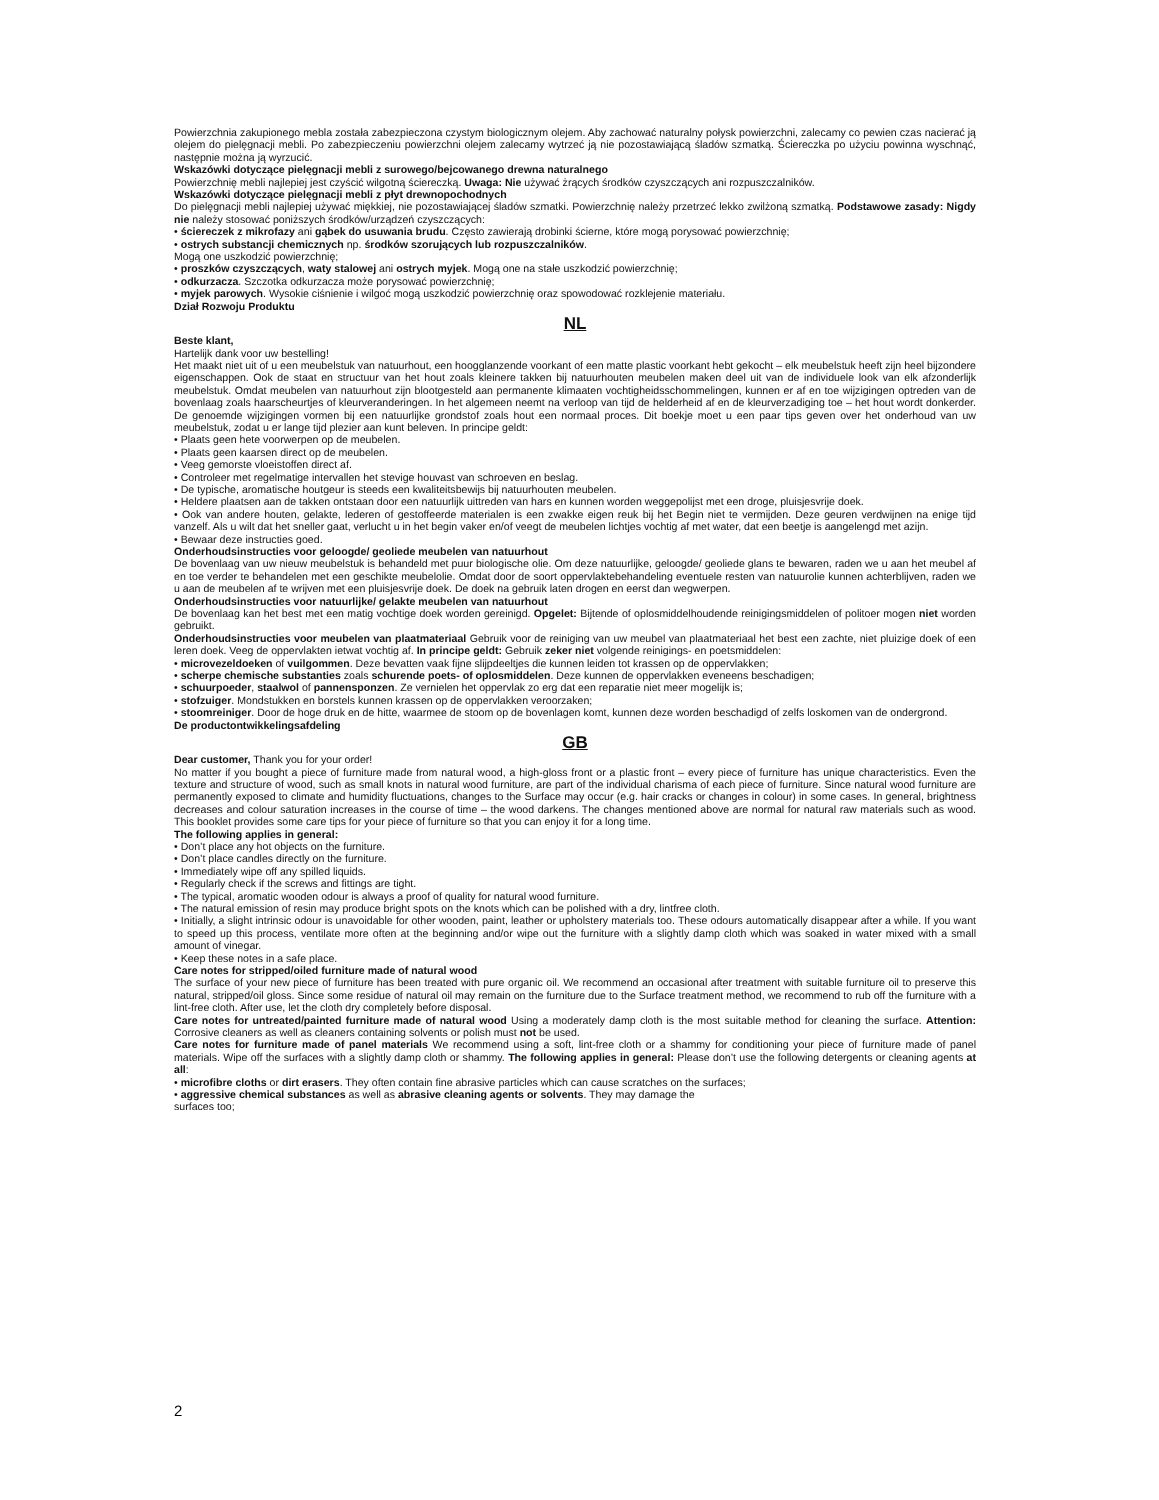Powierzchnia zakupionego mebla została zabezpieczona czystym biologicznym olejem. Aby zachować naturalny połysk powierzchni, zalecamy co pewien czas nacierać ją olejem do pielęgnacji mebli. Po zabezpieczeniu powierzchni olejem zalecamy wytrzeć ją nie pozostawiającą śladów szmatką. Ściereczka po użyciu powinna wyschnąć, następnie można ją wyrzucić.
Wskazówki dotyczące pielęgnacji mebli z surowego/bejcowanego drewna naturalnego
Powierzchnię mebli najlepiej jest czyścić wilgotną ściereczką. Uwaga: Nie używać żrących środków czyszczących ani rozpuszczalników.
Wskazówki dotyczące pielęgnacji mebli z płyt drewnopochodnych
Do pielęgnacji mebli najlepiej używać miękkiej, nie pozostawiającej śladów szmatki. Powierzchnię należy przetrzeć lekko zwilżoną szmatką. Podstawowe zasady: Nigdy nie należy stosować poniższych środków/urządzeń czyszczących:
• ściereczek z mikrofazy ani gąbek do usuwania brudu. Często zawierają drobinki ścierne, które mogą porysować powierzchnię;
• ostrych substancji chemicznych np. środków szorujących lub rozpuszczalników.
Mogą one uszkodzić powierzchnię;
• proszków czyszczących, waty stalowej ani ostrych myjek. Mogą one na stałe uszkodzić powierzchnię;
• odkurzacza. Szczotka odkurzacza może porysować powierzchnię;
• myjek parowych. Wysokie ciśnienie i wilgoć mogą uszkodzić powierzchnię oraz spowodować rozklejenie materiału.
Dział Rozwoju Produktu
NL
Beste klant,
Hartelijk dank voor uw bestelling!
Het maakt niet uit of u een meubelstuk van natuurhout, een hoogglanzende voorkant of een matte plastic voorkant hebt gekocht – elk meubelstuk heeft zijn heel bijzondere eigenschappen. Ook de staat en structuur van het hout zoals kleinere takken bij natuurhouten meubelen maken deel uit van de individuele look van elk afzonderlijk meubelstuk. Omdat meubelen van natuurhout zijn blootgesteld aan permanente klimaaten vochtigheidsschommelingen, kunnen er af en toe wijzigingen optreden van de bovenlaag zoals haarscheurtjes of kleurveranderingen. In het algemeen neemt na verloop van tijd de helderheid af en de kleurverzadiging toe – het hout wordt donkerder. De genoemde wijzigingen vormen bij een natuurlijke grondstof zoals hout een normaal proces. Dit boekje moet u een paar tips geven over het onderhoud van uw meubelstuk, zodat u er lange tijd plezier aan kunt beleven. In principe geldt:
• Plaats geen hete voorwerpen op de meubelen.
• Plaats geen kaarsen direct op de meubelen.
• Veeg gemorste vloeistoffen direct af.
• Controleer met regelmatige intervallen het stevige houvast van schroeven en beslag.
• De typische, aromatische houtgeur is steeds een kwaliteitsbewijs bij natuurhouten meubelen.
• Heldere plaatsen aan de takken ontstaan door een natuurlijk uittreden van hars en kunnen worden weggepolijst met een droge, pluisjesvrije doek.
• Ook van andere houten, gelakte, lederen of gestoffeerde materialen is een zwakke eigen reuk bij het Begin niet te vermijden. Deze geuren verdwijnen na enige tijd vanzelf. Als u wilt dat het sneller gaat, verlucht u in het begin vaker en/of veegt de meubelen lichtjes vochtig af met water, dat een beetje is aangelengd met azijn.
• Bewaar deze instructies goed.
Onderhoudsinstructies voor geloogde/ geoliede meubelen van natuurhout
De bovenlaag van uw nieuw meubelstuk is behandeld met puur biologische olie. Om deze natuurlijke, geloogde/ geoliede glans te bewaren, raden we u aan het meubel af en toe verder te behandelen met een geschikte meubelolie. Omdat door de soort oppervlaktebehandeling eventuele resten van natuurolie kunnen achterblijven, raden we u aan de meubelen af te wrijven met een pluisjesvrije doek. De doek na gebruik laten drogen en eerst dan wegwerpen.
Onderhoudsinstructies voor natuurlijke/ gelakte meubelen van natuurhout
De bovenlaag kan het best met een matig vochtige doek worden gereinigd. Opgelet: Bijtende of oplosmiddelhoudende reinigingsmiddelen of politoer mogen niet worden gebruikt.
Onderhoudsinstructies voor meubelen van plaatmateriaal Gebruik voor de reiniging van uw meubel van plaatmateriaal het best een zachte, niet pluizige doek of een leren doek. Veeg de oppervlakten ietwat vochtig af. In principe geldt: Gebruik zeker niet volgende reinigings- en poetsmiddelen:
• microvezeldoeken of vuilgommen. Deze bevatten vaak fijne slijpdeeltjes die kunnen leiden tot krassen op de oppervlakken;
• scherpe chemische substanties zoals schurende poets- of oplosmiddelen. Deze kunnen de oppervlakken eveneens beschadigen;
• schuurpoeder, staalwol of pannensponzen. Ze vernielen het oppervlak zo erg dat een reparatie niet meer mogelijk is;
• stofzuiger. Mondstukken en borstels kunnen krassen op de oppervlakken veroorzaken;
• stoomreiniger. Door de hoge druk en de hitte, waarmee de stoom op de bovenlagen komt, kunnen deze worden beschadigd of zelfs loskomen van de ondergrond.
De productontwikkelingsafdeling
GB
Dear customer, Thank you for your order!
No matter if you bought a piece of furniture made from natural wood, a high-gloss front or a plastic front – every piece of furniture has unique characteristics. Even the texture and structure of wood, such as small knots in natural wood furniture, are part of the individual charisma of each piece of furniture. Since natural wood furniture are permanently exposed to climate and humidity fluctuations, changes to the Surface may occur (e.g. hair cracks or changes in colour) in some cases. In general, brightness decreases and colour saturation increases in the course of time – the wood darkens. The changes mentioned above are normal for natural raw materials such as wood. This booklet provides some care tips for your piece of furniture so that you can enjoy it for a long time.
The following applies in general:
• Don’t place any hot objects on the furniture.
• Don’t place candles directly on the furniture.
• Immediately wipe off any spilled liquids.
• Regularly check if the screws and fittings are tight.
• The typical, aromatic wooden odour is always a proof of quality for natural wood furniture.
• The natural emission of resin may produce bright spots on the knots which can be polished with a dry, lintfree cloth.
• Initially, a slight intrinsic odour is unavoidable for other wooden, paint, leather or upholstery materials too. These odours automatically disappear after a while. If you want to speed up this process, ventilate more often at the beginning and/or wipe out the furniture with a slightly damp cloth which was soaked in water mixed with a small amount of vinegar.
• Keep these notes in a safe place.
Care notes for stripped/oiled furniture made of natural wood
The surface of your new piece of furniture has been treated with pure organic oil. We recommend an occasional after treatment with suitable furniture oil to preserve this natural, stripped/oil gloss. Since some residue of natural oil may remain on the furniture due to the Surface treatment method, we recommend to rub off the furniture with a lint-free cloth. After use, let the cloth dry completely before disposal.
Care notes for untreated/painted furniture made of natural wood Using a moderately damp cloth is the most suitable method for cleaning the surface. Attention: Corrosive cleaners as well as cleaners containing solvents or polish must not be used.
Care notes for furniture made of panel materials We recommend using a soft, lint-free cloth or a shammy for conditioning your piece of furniture made of panel materials. Wipe off the surfaces with a slightly damp cloth or shammy. The following applies in general: Please don’t use the following detergents or cleaning agents at all:
• microfibre cloths or dirt erasers. They often contain fine abrasive particles which can cause scratches on the surfaces;
• aggressive chemical substances as well as abrasive cleaning agents or solvents. They may damage the
surfaces too;
2